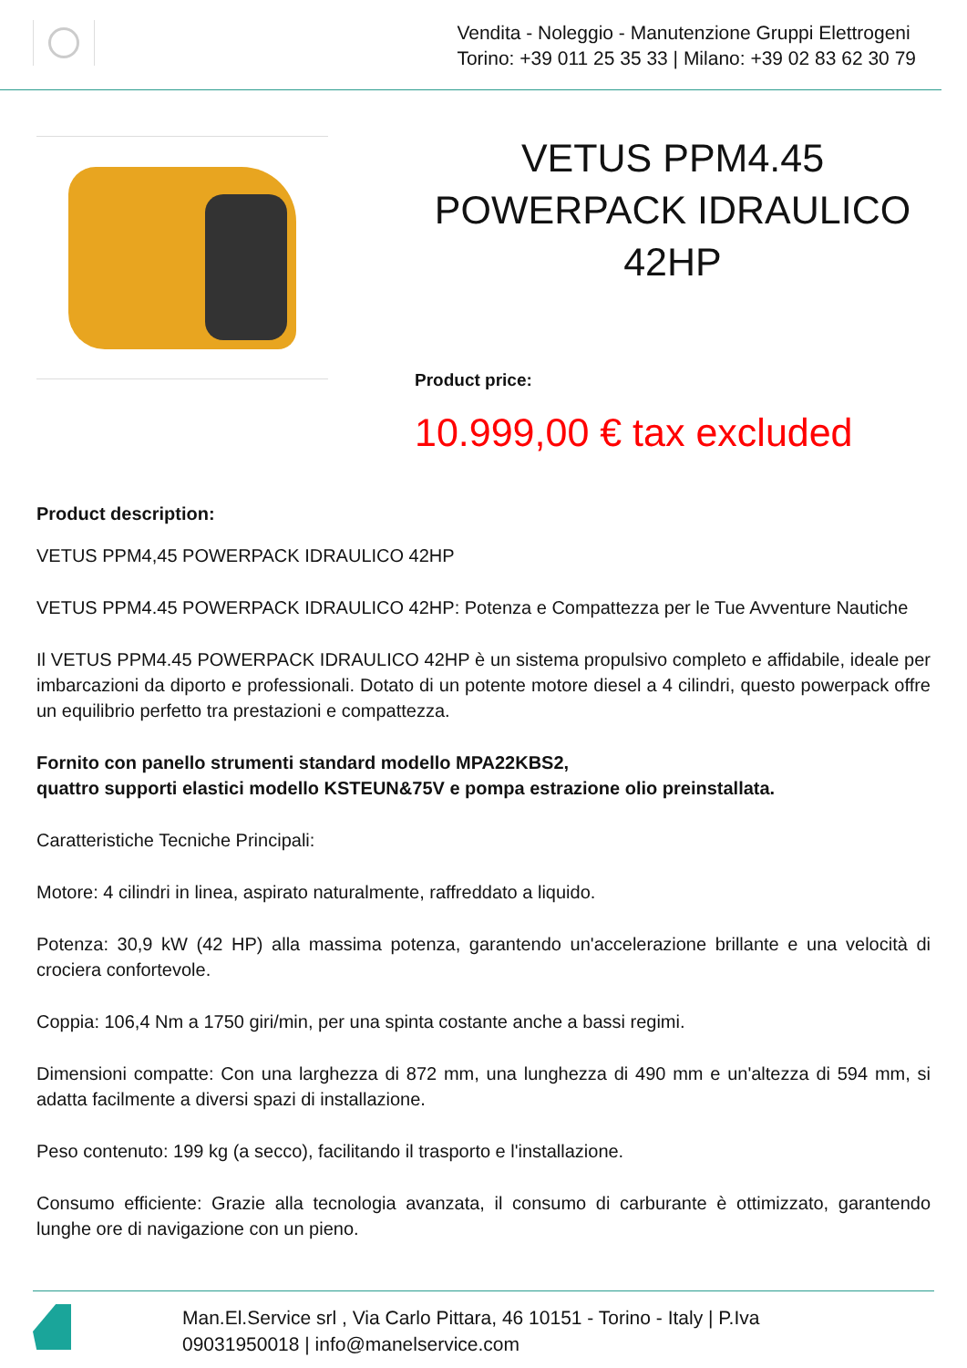Vendita - Noleggio - Manutenzione Gruppi Elettrogeni
Torino: +39 011 25 35 33 | Milano: +39 02 83 62 30 79
VETUS PPM4.45 POWERPACK IDRAULICO 42HP
Product price:
10.999,00 € tax excluded
Product description:
VETUS PPM4,45 POWERPACK IDRAULICO 42HP
VETUS PPM4.45 POWERPACK IDRAULICO 42HP: Potenza e Compattezza per le Tue Avventure Nautiche
Il VETUS PPM4.45 POWERPACK IDRAULICO 42HP è un sistema propulsivo completo e affidabile, ideale per imbarcazioni da diporto e professionali. Dotato di un potente motore diesel a 4 cilindri, questo powerpack offre un equilibrio perfetto tra prestazioni e compattezza.
Fornito con panello strumenti standard modello MPA22KBS2,
quattro supporti elastici modello KSTEUN&75V e pompa estrazione olio preinstallata.
Caratteristiche Tecniche Principali:
Motore: 4 cilindri in linea, aspirato naturalmente, raffreddato a liquido.
Potenza: 30,9 kW (42 HP) alla massima potenza, garantendo un'accelerazione brillante e una velocità di crociera confortevole.
Coppia: 106,4 Nm a 1750 giri/min, per una spinta costante anche a bassi regimi.
Dimensioni compatte: Con una larghezza di 872 mm, una lunghezza di 490 mm e un'altezza di 594 mm, si adatta facilmente a diversi spazi di installazione.
Peso contenuto: 199 kg (a secco), facilitando il trasporto e l'installazione.
Consumo efficiente: Grazie alla tecnologia avanzata, il consumo di carburante è ottimizzato, garantendo lunghe ore di navigazione con un pieno.
Man.El.Service srl , Via Carlo Pittara, 46 10151 - Torino - Italy | P.Iva
09031950018 | info@manelservice.com